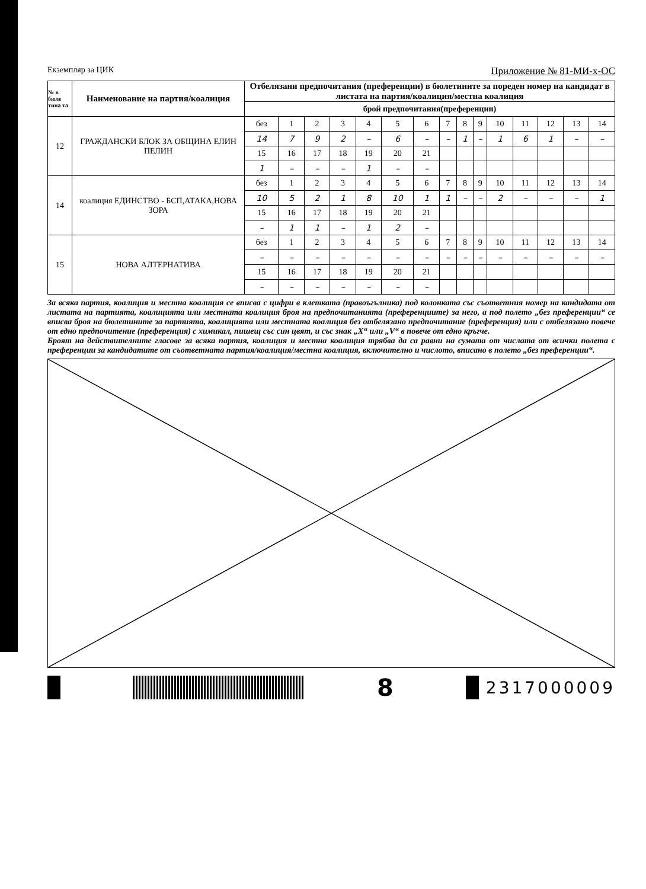Екземпляр за ЦИК Приложение № 81-МИ-х-ОС
| № в бюле тина та | Наименование на партия/коалиция | Отбелязани предпочитания (преференции) в бюлетините за пореден номер на кандидат в листата на партия/коалиция/местна коалиция | | | | | | | | | | | | | | |
| --- | --- | --- | --- | --- | --- | --- | --- | --- | --- | --- | --- | --- | --- | --- | --- | --- |
| | | брой предпочитания(преференции) | | | | | | | | | | | | | | |
| 12 | ГРАЖДАНСКИ БЛОК ЗА ОБЩИНА ЕЛИН ПЕЛИН | без | 1 | 2 | 3 | 4 | 5 | 6 | 7 | 8 | 9 | 10 | 11 | 12 | 13 | 14 |
| | | 14 | 7 | 9 | 2 | – | 6 | – | – | 1 | – | 1 | 6 | 1 | – | – |
| | | 15 | 16 | 17 | 18 | 19 | 20 | 21 | | | | | | | | |
| | | 1 | – | – | – | 1 | – | – | | | | | | | | |
| 14 | коалиция ЕДИНСТВО - БСП,АТАКА,НОВА ЗОРА | без | 1 | 2 | 3 | 4 | 5 | 6 | 7 | 8 | 9 | 10 | 11 | 12 | 13 | 14 |
| | | 10 | 5 | 2 | 1 | 8 | 10 | 1 | 1 | – | – | 2 | – | – | – | 1 |
| | | 15 | 16 | 17 | 18 | 19 | 20 | 21 | | | | | | | | |
| | | – | 1 | 1 | – | 1 | 2 | – | | | | | | | | |
| 15 | НОВА АЛТЕРНАТИВА | без | 1 | 2 | 3 | 4 | 5 | 6 | 7 | 8 | 9 | 10 | 11 | 12 | 13 | 14 |
| | | – | – | – | – | – | – | – | – | – | – | – | – | – | – | – |
| | | 15 | 16 | 17 | 18 | 19 | 20 | 21 | | | | | | | | |
| | | – | – | – | – | – | – | – | | | | | | | | |
За всяка партия, коалиция и местна коалиция се вписва с цифри в клетката (правоъгълника) под колонката със съответния номер на кандидата от листата на партията, коалицията или местната коалиция броя на предпочитанията (преференциите) за него, а под полето „без преференции“ се вписва броя на бюлетините за партията, коалицията или местната коалиция без отбелязано предпочитание (преференция) или с отбелязано повече от едно предпочитение (преференция) с химикал, пишещ със син цвят, и със знак „X“ или „V“ в повече от едно кръгче.
Броят на действителните гласове за всяка партия, коалиция и местна коалиция трябва да са равни на сумата от числата от всички полета с преференции за кандидатите от съответната партия/коалиция/местна коалиция, включително и числото, вписано в полето „без преференции“.
8
2317000009